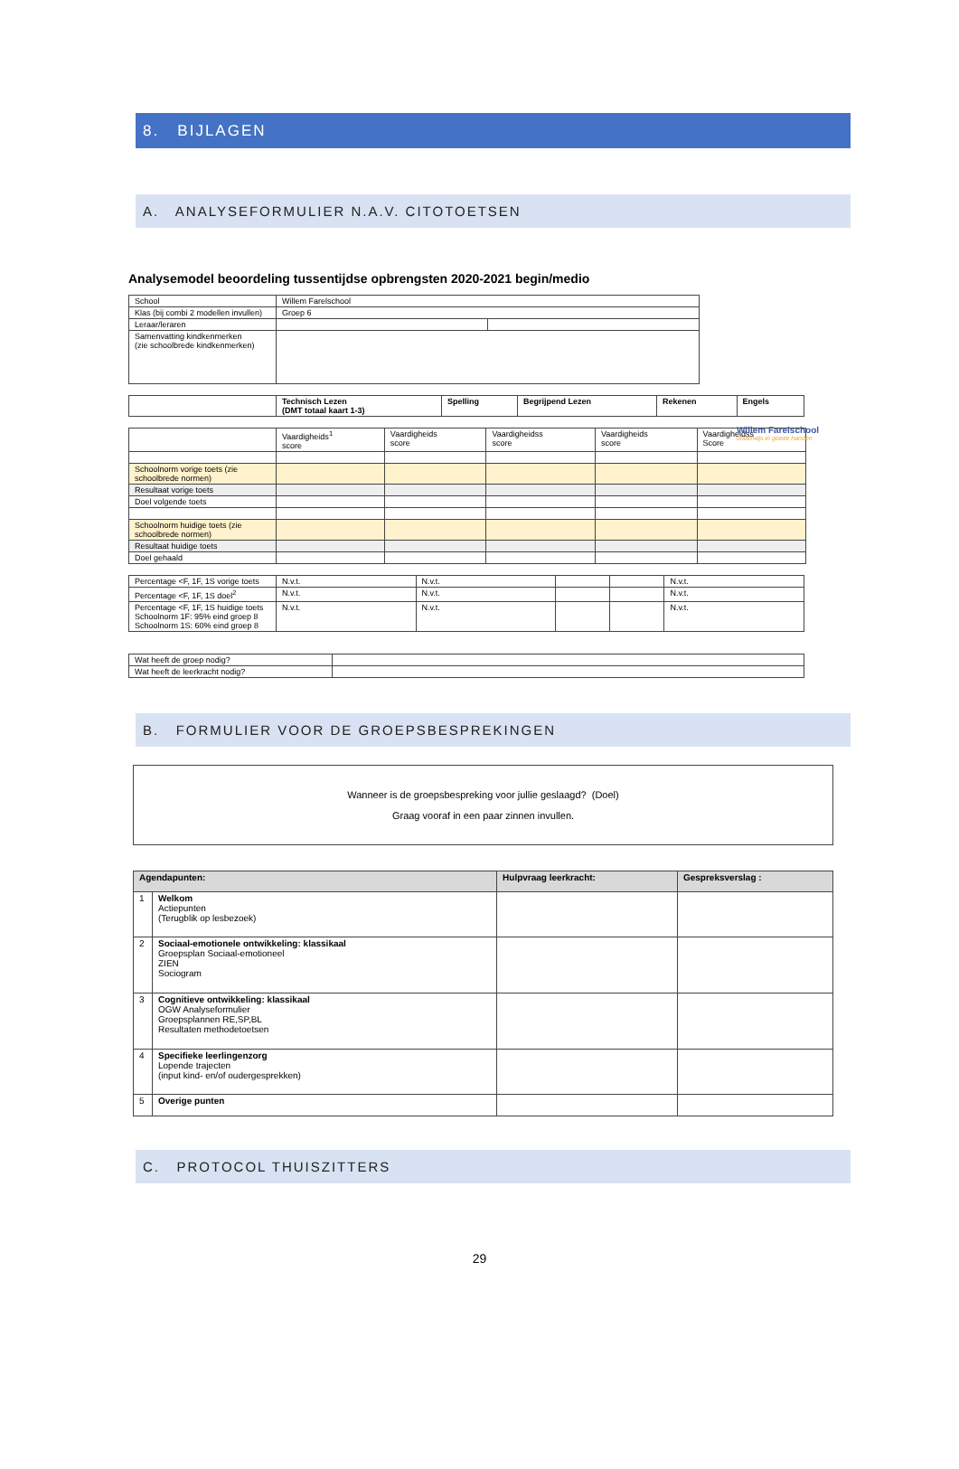8. BIJLAGEN
A. ANALYSEFORMULIER N.A.V. CITOTOETSEN
Analysemodel beoordeling tussentijdse opbrengsten 2020-2021 begin/medio
Willem Farelschool
onderwijs in goede handen
| School | Willem Farelschool | |
| Klas (bij combi 2 modellen invullen) | Groep 6 | |
| Leraar/leraren | | |
| Samenvatting kindkenmerken (zie schoolbrede kindkenmerken) | | |
| | Technisch Lezen (DMT totaal kaart 1-3) | Spelling | Begrijpend Lezen | Rekenen | Engels |
| --- | --- | --- | --- | --- | --- |
| | Vaardigheids<sup>1</sup> score | Vaardigheids score | Vaardigheidss score | Vaardigheids score | Vaardigheidss Score |
| Schoolnorm vorige toets (zie schoolbrede normen) | | | | | |
| Resultaat vorige toets | | | | | |
| Doel volgende toets | | | | | |
| Schoolnorm huidige toets (zie schoolbrede normen) | | | | | |
| Resultaat huidige toets | | | | | |
| Doel gehaald | | | | | |
| Percentage <F, 1F, 1S vorige toets | N.v.t. | N.v.t. | | | N.v.t. |
| Percentage <F, 1F, 1S doel<sup>2</sup> | N.v.t. | N.v.t. | | | N.v.t. |
| Percentage <F, 1F, 1S huidige toets Schoolnorm 1F: 95% eind groep 8 Schoolnorm 1S: 60% eind groep 8 | N.v.t. | N.v.t. | | | N.v.t. |
| Wat heeft de groep nodig? | |
| Wat heeft de leerkracht nodig? | |
B. FORMULIER VOOR DE GROEPSBESPREKINGEN
Wanneer is de groepsbespreking voor jullie geslaagd? (Doel)
Graag vooraf in een paar zinnen invullen.
| Agendapunten: | | Hulpvraag leerkracht: | Gespreksverslag : |
| --- | --- | --- | --- |
| 1 | Welkom Actiepunten (Terugblik op lesbezoek) | | |
| 2 | Sociaal-emotionele ontwikkeling: klassikaal Groepsplan Sociaal-emotioneel ZIEN Sociogram | | |
| 3 | Cognitieve ontwikkeling: klassikaal OGW Analyseformulier Groepsplannen RE,SP,BL Resultaten methodetoetsen | | |
| 4 | Specifieke leerlingenzorg Lopende trajecten (input kind- en/of oudergesprekken) | | |
| 5 | Overige punten | | |
C. PROTOCOL THUISZITTERS
29